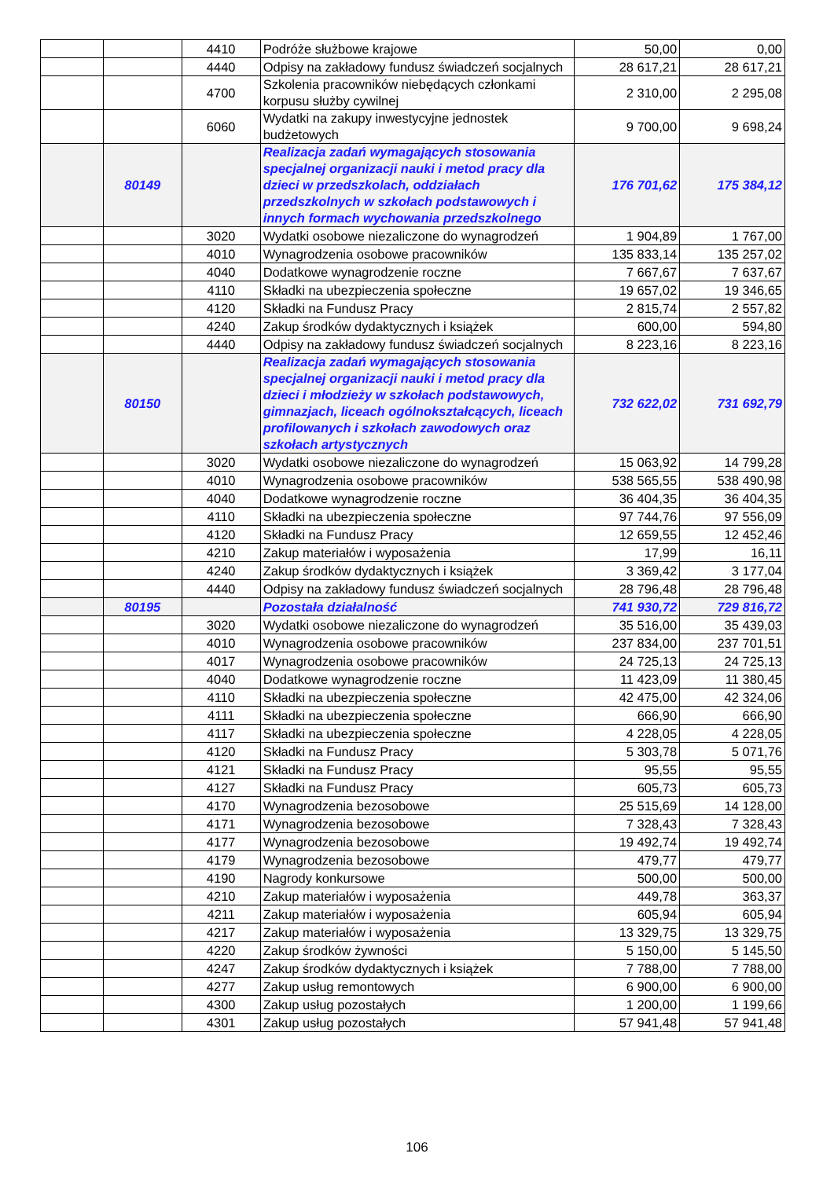| | | 4410 | Podróże służbowe krajowe | 50,00 | 0,00 |
| | | 4440 | Odpisy na zakładowy fundusz świadczeń socjalnych | 28 617,21 | 28 617,21 |
| | | 4700 | Szkolenia pracowników niebędących członkami korpusu służby cywilnej | 2 310,00 | 2 295,08 |
| | | 6060 | Wydatki na zakupy inwestycyjne jednostek budżetowych | 9 700,00 | 9 698,24 |
| | 80149 | | Realizacja zadań wymagających stosowania specjalnej organizacji nauki i metod pracy dla dzieci w przedszkolach, oddziałach przedszkolnych w szkołach podstawowych i innych formach wychowania przedszkolnego | 176 701,62 | 175 384,12 |
| | | 3020 | Wydatki osobowe niezaliczone do wynagrodzeń | 1 904,89 | 1 767,00 |
| | | 4010 | Wynagrodzenia osobowe pracowników | 135 833,14 | 135 257,02 |
| | | 4040 | Dodatkowe wynagrodzenie roczne | 7 667,67 | 7 637,67 |
| | | 4110 | Składki na ubezpieczenia społeczne | 19 657,02 | 19 346,65 |
| | | 4120 | Składki na Fundusz Pracy | 2 815,74 | 2 557,82 |
| | | 4240 | Zakup środków dydaktycznych i książek | 600,00 | 594,80 |
| | | 4440 | Odpisy na zakładowy fundusz świadczeń socjalnych | 8 223,16 | 8 223,16 |
| | 80150 | | Realizacja zadań wymagających stosowania specjalnej organizacji nauki i metod pracy dla dzieci i młodzieży w szkołach podstawowych, gimnazjach, liceach ogólnokształcących, liceach profilowanych i szkołach zawodowych oraz szkołach artystycznych | 732 622,02 | 731 692,79 |
| | | 3020 | Wydatki osobowe niezaliczone do wynagrodzeń | 15 063,92 | 14 799,28 |
| | | 4010 | Wynagrodzenia osobowe pracowników | 538 565,55 | 538 490,98 |
| | | 4040 | Dodatkowe wynagrodzenie roczne | 36 404,35 | 36 404,35 |
| | | 4110 | Składki na ubezpieczenia społeczne | 97 744,76 | 97 556,09 |
| | | 4120 | Składki na Fundusz Pracy | 12 659,55 | 12 452,46 |
| | | 4210 | Zakup materiałów i wyposażenia | 17,99 | 16,11 |
| | | 4240 | Zakup środków dydaktycznych i książek | 3 369,42 | 3 177,04 |
| | | 4440 | Odpisy na zakładowy fundusz świadczeń socjalnych | 28 796,48 | 28 796,48 |
| | 80195 | | Pozostała działalność | 741 930,72 | 729 816,72 |
| | | 3020 | Wydatki osobowe niezaliczone do wynagrodzeń | 35 516,00 | 35 439,03 |
| | | 4010 | Wynagrodzenia osobowe pracowników | 237 834,00 | 237 701,51 |
| | | 4017 | Wynagrodzenia osobowe pracowników | 24 725,13 | 24 725,13 |
| | | 4040 | Dodatkowe wynagrodzenie roczne | 11 423,09 | 11 380,45 |
| | | 4110 | Składki na ubezpieczenia społeczne | 42 475,00 | 42 324,06 |
| | | 4111 | Składki na ubezpieczenia społeczne | 666,90 | 666,90 |
| | | 4117 | Składki na ubezpieczenia społeczne | 4 228,05 | 4 228,05 |
| | | 4120 | Składki na Fundusz Pracy | 5 303,78 | 5 071,76 |
| | | 4121 | Składki na Fundusz Pracy | 95,55 | 95,55 |
| | | 4127 | Składki na Fundusz Pracy | 605,73 | 605,73 |
| | | 4170 | Wynagrodzenia bezosobowe | 25 515,69 | 14 128,00 |
| | | 4171 | Wynagrodzenia bezosobowe | 7 328,43 | 7 328,43 |
| | | 4177 | Wynagrodzenia bezosobowe | 19 492,74 | 19 492,74 |
| | | 4179 | Wynagrodzenia bezosobowe | 479,77 | 479,77 |
| | | 4190 | Nagrody konkursowe | 500,00 | 500,00 |
| | | 4210 | Zakup materiałów i wyposażenia | 449,78 | 363,37 |
| | | 4211 | Zakup materiałów i wyposażenia | 605,94 | 605,94 |
| | | 4217 | Zakup materiałów i wyposażenia | 13 329,75 | 13 329,75 |
| | | 4220 | Zakup środków żywności | 5 150,00 | 5 145,50 |
| | | 4247 | Zakup środków dydaktycznych i książek | 7 788,00 | 7 788,00 |
| | | 4277 | Zakup usług remontowych | 6 900,00 | 6 900,00 |
| | | 4300 | Zakup usług pozostałych | 1 200,00 | 1 199,66 |
| | | 4301 | Zakup usług pozostałych | 57 941,48 | 57 941,48 |
106